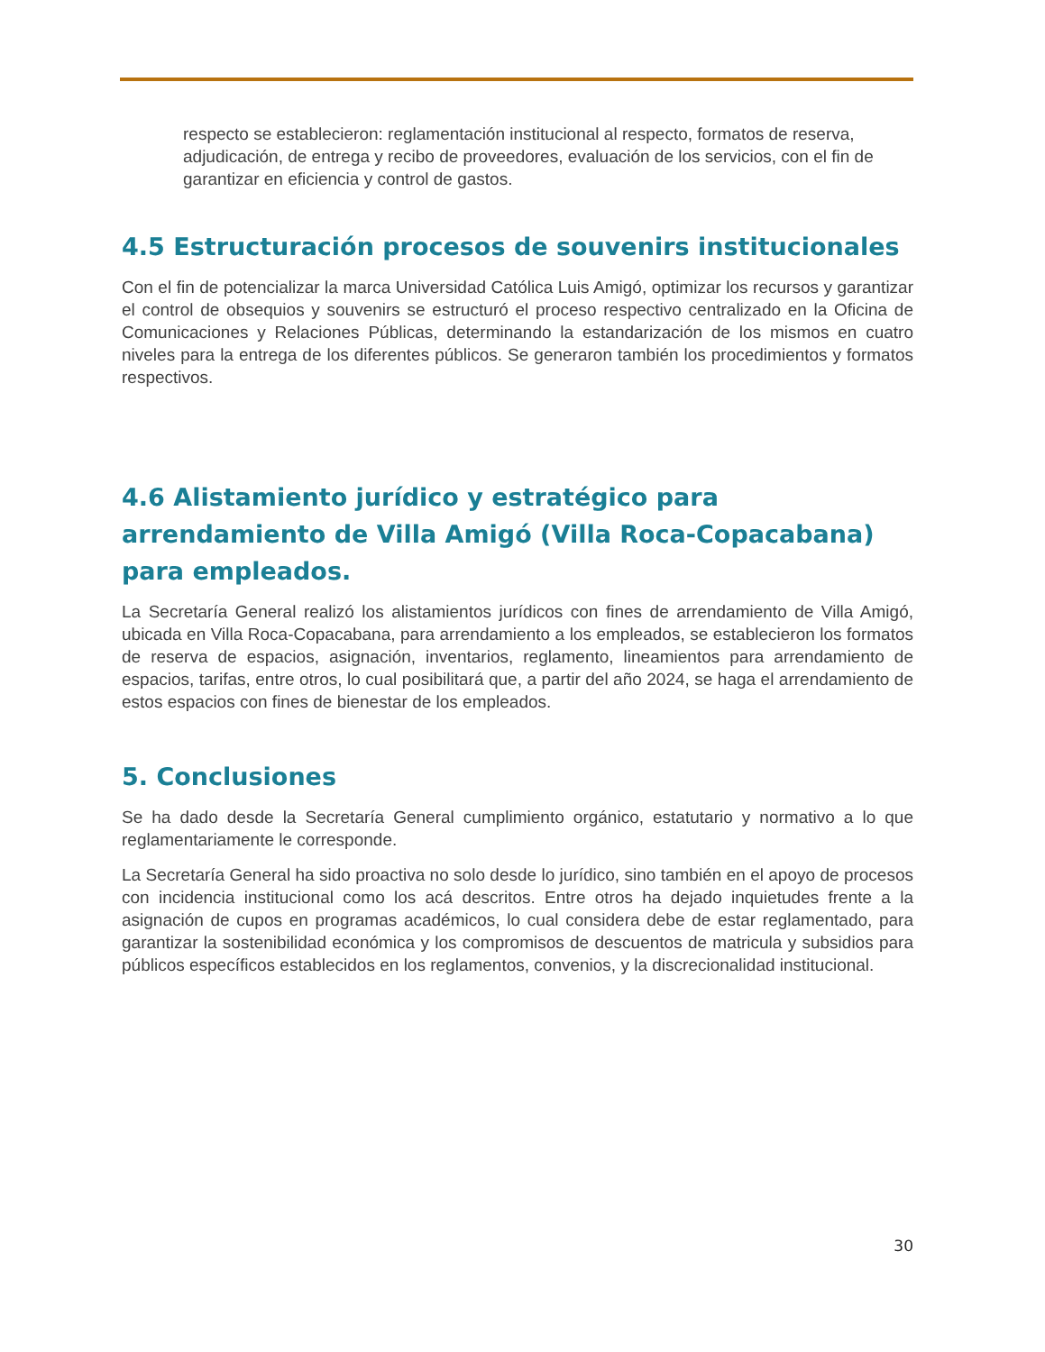respecto se establecieron: reglamentación institucional al respecto, formatos de reserva, adjudicación, de entrega y recibo de proveedores, evaluación de los servicios, con el fin de garantizar en eficiencia y control de gastos.
4.5 Estructuración procesos de souvenirs institucionales
Con el fin de potencializar la marca Universidad Católica Luis Amigó, optimizar los recursos y garantizar el control de obsequios y souvenirs se estructuró el proceso respectivo centralizado en la Oficina de Comunicaciones y Relaciones Públicas, determinando la estandarización de los mismos en cuatro niveles para la entrega de los diferentes públicos. Se generaron también los procedimientos y formatos respectivos.
4.6 Alistamiento jurídico y estratégico para arrendamiento de Villa Amigó (Villa Roca-Copacabana) para empleados.
La Secretaría General realizó los alistamientos jurídicos con fines de arrendamiento de Villa Amigó, ubicada en Villa Roca-Copacabana, para arrendamiento a los empleados, se establecieron los formatos de reserva de espacios, asignación, inventarios, reglamento, lineamientos para arrendamiento de espacios, tarifas, entre otros, lo cual posibilitará que, a partir del año 2024, se haga el arrendamiento de estos espacios con fines de bienestar de los empleados.
5. Conclusiones
Se ha dado desde la Secretaría General cumplimiento orgánico, estatutario y normativo a lo que reglamentariamente le corresponde.
La Secretaría General ha sido proactiva no solo desde lo jurídico, sino también en el apoyo de procesos con incidencia institucional como los acá descritos. Entre otros ha dejado inquietudes frente a la asignación de cupos en programas académicos, lo cual considera debe de estar reglamentado, para garantizar la sostenibilidad económica y los compromisos de descuentos de matricula y subsidios para públicos específicos establecidos en los reglamentos, convenios, y la discrecionalidad institucional.
30